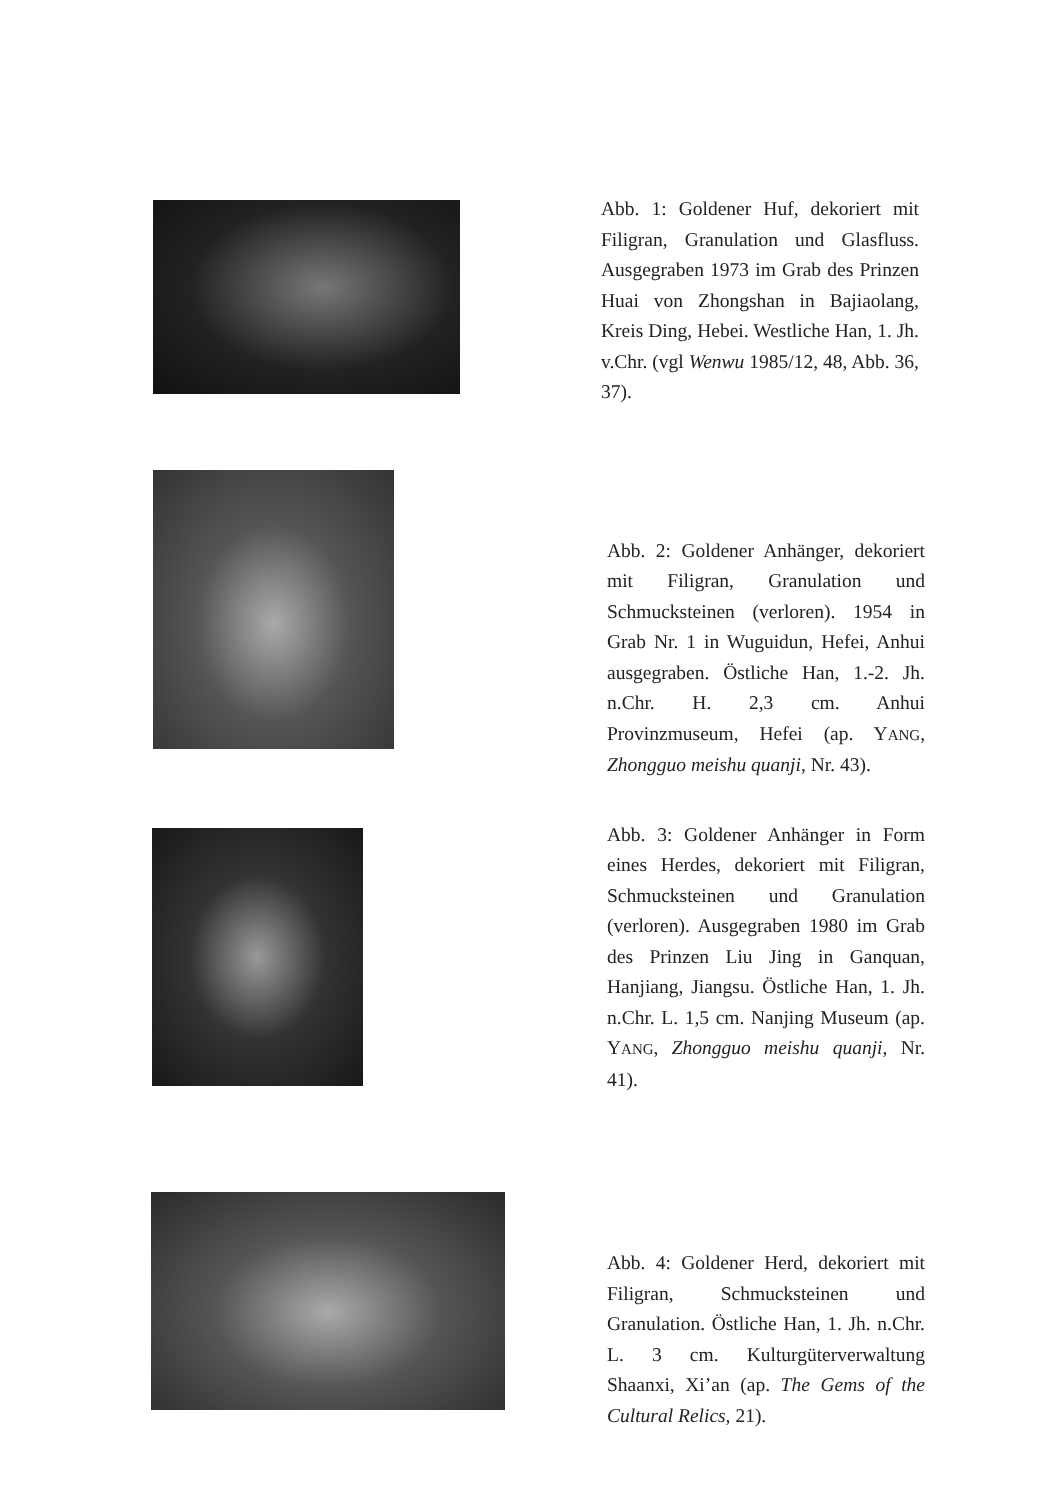Abb. 1: Goldener Huf, dekoriert mit Filigran, Granulation und Glas­fluss. Ausgegraben 1973 im Grab des Prinzen Huai von Zhongshan in Bajiaolang, Kreis Ding, Hebei. Westliche Han, 1. Jh. v.Chr. (vgl Wenwu 1985/12, 48, Abb. 36, 37).
Abb. 2: Goldener Anhänger, deko­riert mit Filigran, Granulation und Schmucksteinen (verloren). 1954 in Grab Nr. 1 in Wuguidun, Hefei, Anhui ausgegraben. Östliche Han, 1.-2. Jh. n.Chr. H. 2,3 cm. Anhui Provinzmuseum, Hefei (ap. YANG, Zhongguo meishu quanji, Nr. 43).
Abb. 3: Goldener Anhänger in Form eines Herdes, dekoriert mit Filigran, Schmucksteinen und Gra­nulation (verloren). Ausgegraben 1980 im Grab des Prinzen Liu Jing in Ganquan, Hanjiang, Jiangsu. Östliche Han, 1. Jh. n.Chr. L. 1,5 cm. Nanjing Museum (ap. YANG, Zhongguo meishu quanji, Nr. 41).
Abb. 4: Goldener Herd, dekoriert mit Filigran, Schmucksteinen und Granulation. Östliche Han, 1. Jh. n.Chr. L. 3 cm. Kulturgüterver­waltung Shaanxi, Xi’an (ap. The Gems of the Cultural Relics, 21).